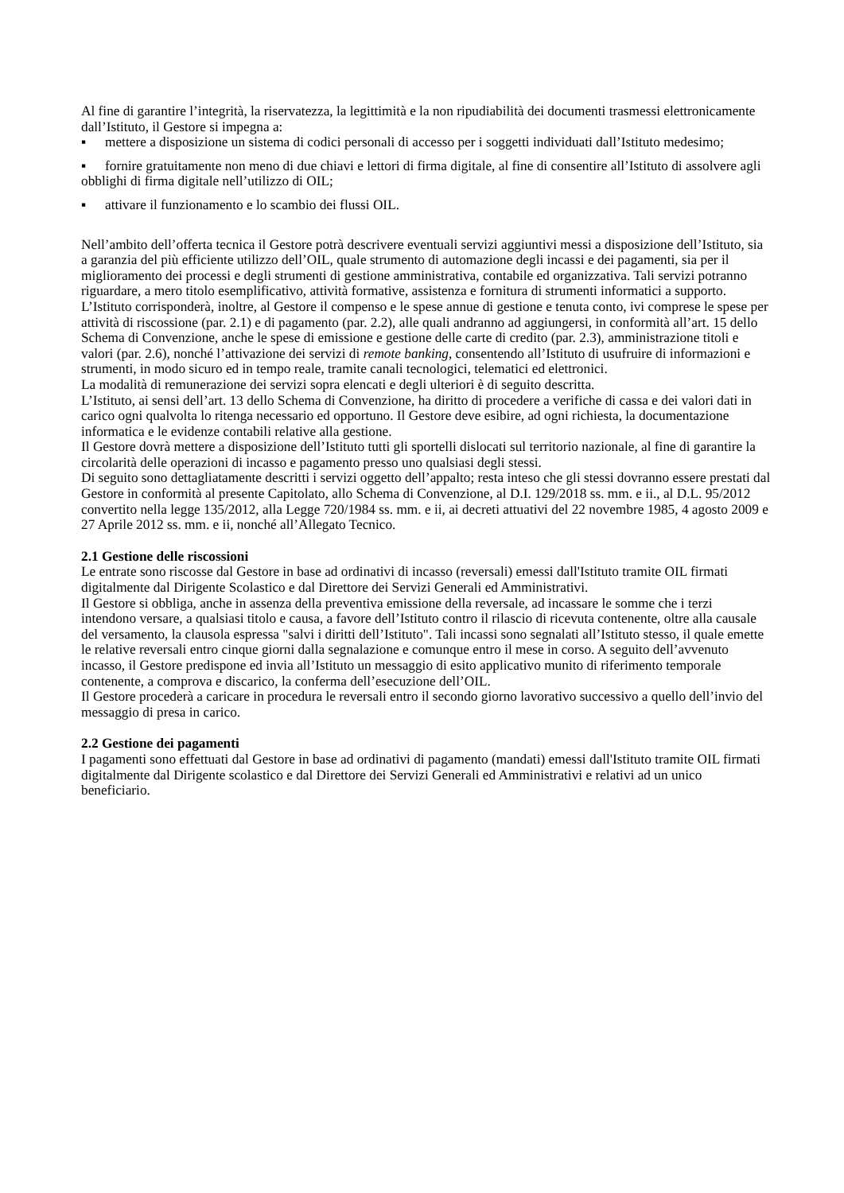Al fine di garantire l’integrità, la riservatezza, la legittimità e la non ripudiabilità dei documenti trasmessi elettronicamente dall’Istituto, il Gestore si impegna a:
▪ mettere a disposizione un sistema di codici personali di accesso per i soggetti individuati dall’Istituto medesimo;
▪ fornire gratuitamente non meno di due chiavi e lettori di firma digitale, al fine di consentire all’Istituto di assolvere agli obblighi di firma digitale nell’utilizzo di OIL;
▪ attivare il funzionamento e lo scambio dei flussi OIL.
Nell’ambito dell’offerta tecnica il Gestore potrà descrivere eventuali servizi aggiuntivi messi a disposizione dell’Istituto, sia a garanzia del più efficiente utilizzo dell’OIL, quale strumento di automazione degli incassi e dei pagamenti, sia per il miglioramento dei processi e degli strumenti di gestione amministrativa, contabile ed organizzativa. Tali servizi potranno riguardare, a mero titolo esemplificativo, attività formative, assistenza e fornitura di strumenti informatici a supporto.
L’Istituto corrisponderà, inoltre, al Gestore il compenso e le spese annue di gestione e tenuta conto, ivi comprese le spese per attività di riscossione (par. 2.1) e di pagamento (par. 2.2), alle quali andranno ad aggiungersi, in conformità all’art. 15 dello Schema di Convenzione, anche le spese di emissione e gestione delle carte di credito (par. 2.3), amministrazione titoli e valori (par. 2.6), nonché l’attivazione dei servizi di remote banking, consentendo all’Istituto di usufruire di informazioni e strumenti, in modo sicuro ed in tempo reale, tramite canali tecnologici, telematici ed elettronici.
La modalità di remunerazione dei servizi sopra elencati e degli ulteriori è di seguito descritta.
L’Istituto, ai sensi dell’art. 13 dello Schema di Convenzione, ha diritto di procedere a verifiche di cassa e dei valori dati in carico ogni qualvolta lo ritenga necessario ed opportuno. Il Gestore deve esibire, ad ogni richiesta, la documentazione informatica e le evidenze contabili relative alla gestione.
Il Gestore dovrà mettere a disposizione dell’Istituto tutti gli sportelli dislocati sul territorio nazionale, al fine di garantire la circolarità delle operazioni di incasso e pagamento presso uno qualsiasi degli stessi.
Di seguito sono dettagliatamente descritti i servizi oggetto dell’appalto; resta inteso che gli stessi dovranno essere prestati dal Gestore in conformità al presente Capitolato, allo Schema di Convenzione, al D.I. 129/2018 ss. mm. e ii., al D.L. 95/2012 convertito nella legge 135/2012, alla Legge 720/1984 ss. mm. e ii, ai decreti attuativi del 22 novembre 1985, 4 agosto 2009 e 27 Aprile 2012 ss. mm. e ii, nonché all’Allegato Tecnico.
2.1 Gestione delle riscossioni
Le entrate sono riscosse dal Gestore in base ad ordinativi di incasso (reversali) emessi dall'Istituto tramite OIL firmati digitalmente dal Dirigente Scolastico e dal Direttore dei Servizi Generali ed Amministrativi.
Il Gestore si obbliga, anche in assenza della preventiva emissione della reversale, ad incassare le somme che i terzi intendono versare, a qualsiasi titolo e causa, a favore dell’Istituto contro il rilascio di ricevuta contenente, oltre alla causale del versamento, la clausola espressa "salvi i diritti dell’Istituto". Tali incassi sono segnalati all’Istituto stesso, il quale emette le relative reversali entro cinque giorni dalla segnalazione e comunque entro il mese in corso. A seguito dell’avvenuto incasso, il Gestore predispone ed invia all’Istituto un messaggio di esito applicativo munito di riferimento temporale contenente, a comprova e discarico, la conferma dell’esecuzione dell’OIL.
Il Gestore procederà a caricare in procedura le reversali entro il secondo giorno lavorativo successivo a quello dell’invio del messaggio di presa in carico.
2.2 Gestione dei pagamenti
I pagamenti sono effettuati dal Gestore in base ad ordinativi di pagamento (mandati) emessi dall'Istituto tramite OIL firmati digitalmente dal Dirigente scolastico e dal Direttore dei Servizi Generali ed Amministrativi e relativi ad un unico beneficiario.